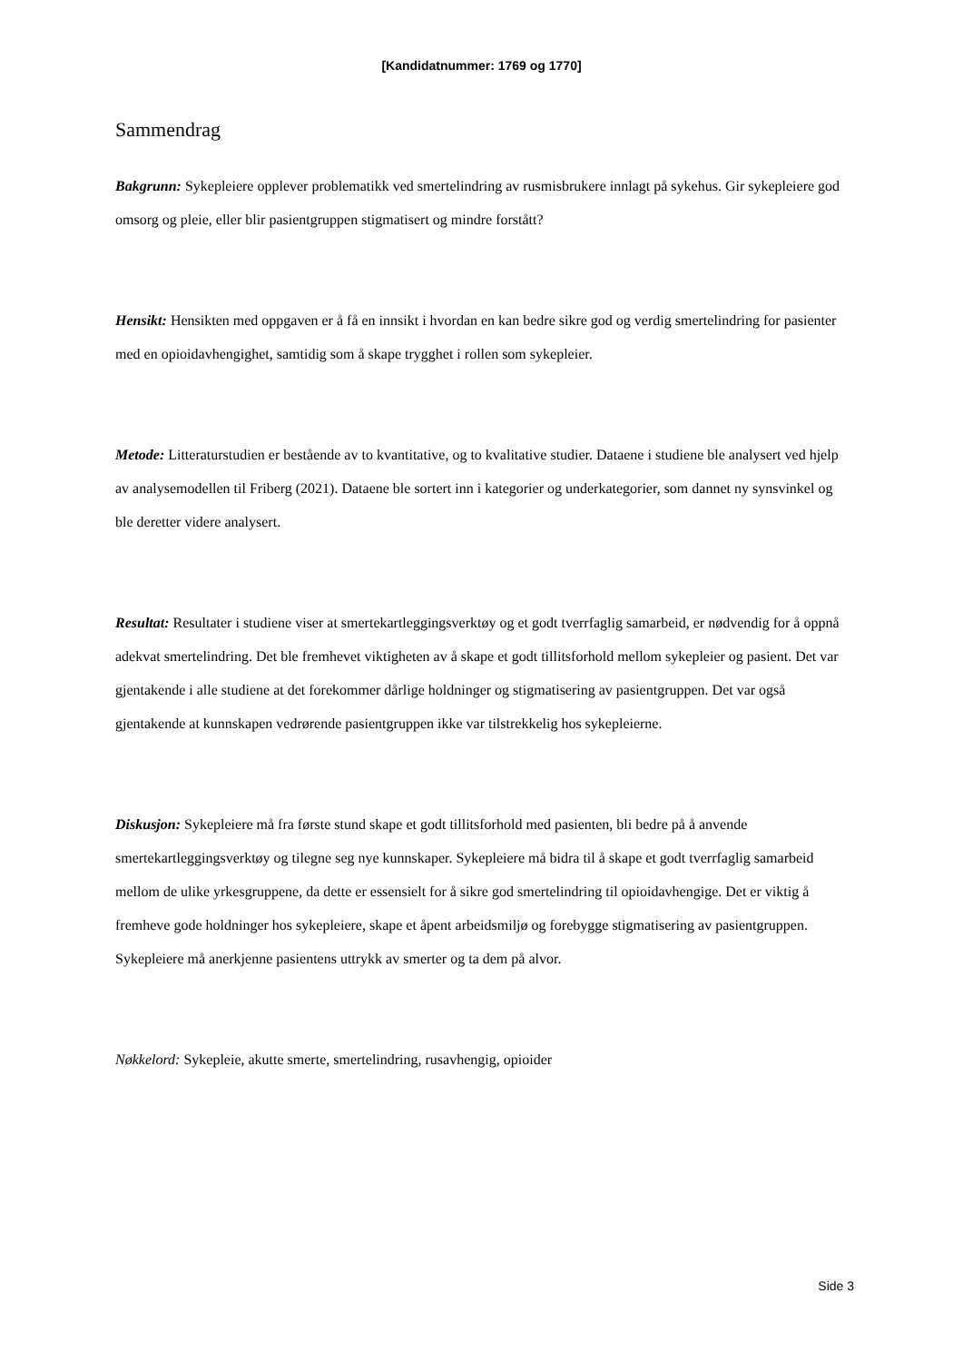[Kandidatnummer: 1769 og 1770]
Sammendrag
Bakgrunn: Sykepleiere opplever problematikk ved smertelindring av rusmisbrukere innlagt på sykehus. Gir sykepleiere god omsorg og pleie, eller blir pasientgruppen stigmatisert og mindre forstått?
Hensikt: Hensikten med oppgaven er å få en innsikt i hvordan en kan bedre sikre god og verdig smertelindring for pasienter med en opioidavhengighet, samtidig som å skape trygghet i rollen som sykepleier.
Metode: Litteraturstudien er bestående av to kvantitative, og to kvalitative studier. Dataene i studiene ble analysert ved hjelp av analysemodellen til Friberg (2021). Dataene ble sortert inn i kategorier og underkategorier, som dannet ny synsvinkel og ble deretter videre analysert.
Resultat: Resultater i studiene viser at smertekartleggingsverktøy og et godt tverrfaglig samarbeid, er nødvendig for å oppnå adekvat smertelindring. Det ble fremhevet viktigheten av å skape et godt tillitsforhold mellom sykepleier og pasient. Det var gjentakende i alle studiene at det forekommer dårlige holdninger og stigmatisering av pasientgruppen. Det var også gjentakende at kunnskapen vedrørende pasientgruppen ikke var tilstrekkelig hos sykepleierne.
Diskusjon: Sykepleiere må fra første stund skape et godt tillitsforhold med pasienten, bli bedre på å anvende smertekartleggingsverktøy og tilegne seg nye kunnskaper. Sykepleiere må bidra til å skape et godt tverrfaglig samarbeid mellom de ulike yrkesgruppene, da dette er essensielt for å sikre god smertelindring til opioidavhengige. Det er viktig å fremheve gode holdninger hos sykepleiere, skape et åpent arbeidsmiljø og forebygge stigmatisering av pasientgruppen. Sykepleiere må anerkjenne pasientens uttrykk av smerter og ta dem på alvor.
Nøkkelord: Sykepleie, akutte smerte, smertelindring, rusavhengig, opioider
Side 3